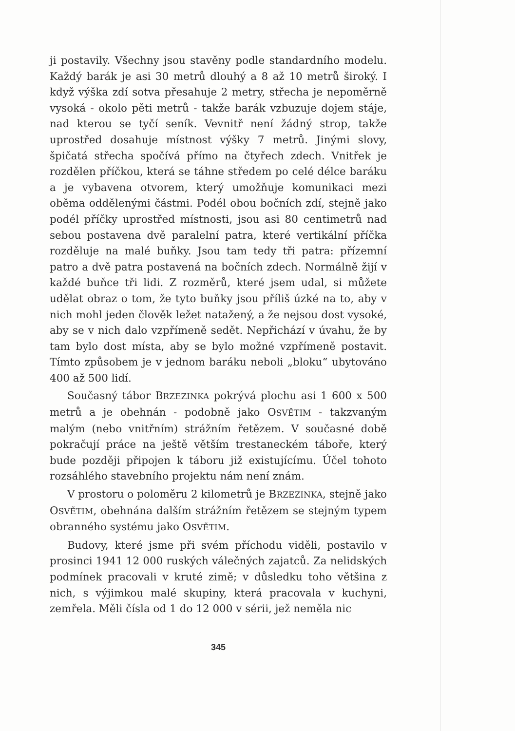ji postavily. Všechny jsou stavěny podle standardního modelu. Každý barák je asi 30 metrů dlouhý a 8 až 10 metrů široký. I když výška zdí sotva přesahuje 2 metry, střecha je nepoměrně vysoká - okolo pěti metrů - takže barák vzbuzuje dojem stáje, nad kterou se tyčí seník. Vevnitř není žádný strop, takže uprostřed dosahuje místnost výšky 7 metrů. Jinými slovy, špičatá střecha spočívá přímo na čtyřech zdech. Vnitřek je rozdělen příčkou, která se táhne středem po celé délce baráku a je vybavena otvorem, který umožňuje komunikaci mezi oběma oddělenými částmi. Podél obou bočních zdí, stejně jako podél příčky uprostřed místnosti, jsou asi 80 centimetrů nad sebou postavena dvě paralelní patra, které vertikální příčka rozděluje na malé buňky. Jsou tam tedy tři patra: přízemní patro a dvě patra postavená na bočních zdech. Normálně žijí v každé buňce tři lidi. Z rozměrů, které jsem udal, si můžete udělat obraz o tom, že tyto buňky jsou příliš úzké na to, aby v nich mohl jeden člověk ležet natažený, a že nejsou dost vysoké, aby se v nich dalo vzpřímeně sedět. Nepřichází v úvahu, že by tam bylo dost místa, aby se bylo možné vzpřímeně postavit. Tímto způsobem je v jednom baráku neboli „bloku“ ubytováno 400 až 500 lidí.
Současný tábor BRZEZINKA pokrývá plochu asi 1 600 x 500 metrů a je obehnán - podobně jako OSVĚTIM - takzvaným malým (nebo vnitřním) strážním řetězem. V současné době pokračují práce na ještě větším trestaneckém táboře, který bude později připojen k táboru již existujícímu. Účel tohoto rozsáhlého stavebního projektu nám není znám.
V prostoru o poloměru 2 kilometrů je BRZEZINKA, stejně jako OSVĚTIM, obehnána dalším strážním řetězem se stejným typem obranného systému jako OSVĚTIM.
Budovy, které jsme při svém příchodu viděli, postavilo v prosinci 1941 12 000 ruských válečných zajatců. Za nelidských podmínek pracovali v kruté zimě; v důsledku toho většina z nich, s výjimkou malé skupiny, která pracovala v kuchyni, zemřela. Měli čísla od 1 do 12 000 v sérii, jež neměla nic
345